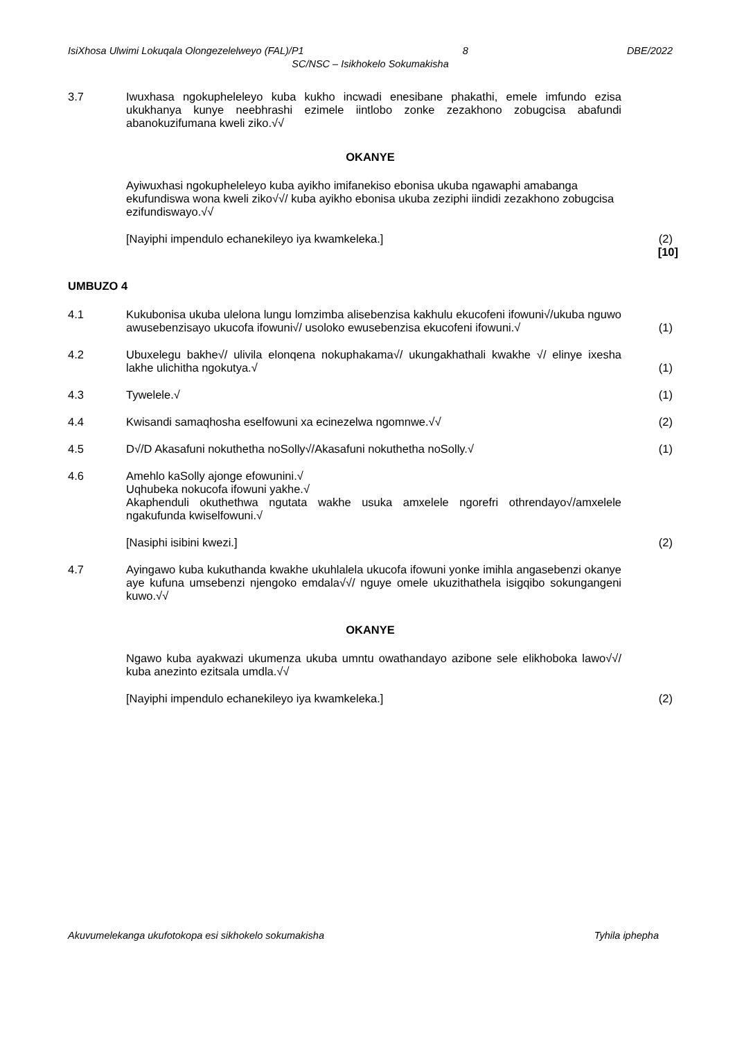IsiXhosa Ulwimi Lokuqala Olongezelelweyo (FAL)/P1 8 DBE/2022
SC/NSC – Isikhokelo Sokumakisha
3.7 Iwuxhasa ngokupheleleyo kuba kukho incwadi enesibane phakathi, emele imfundo ezisa ukukhanya kunye neebhrashi ezimele iintlobo zonke zezakhono zobugcisa abafundi abanokuzifumana kweli ziko.√√
OKANYE
Ayiwuxhasi ngokupheleleyo kuba ayikho imifanekiso ebonisa ukuba ngawaphi amabanga ekufundiswa wona kweli ziko√√/ kuba ayikho ebonisa ukuba zeziphi iindidi zezakhono zobugcisa ezifundiswayo.√√
[Nayiphi impendulo echanekileyo iya kwamkeleka.]
(2)
[10]
UMBUZO 4
4.1 Kukubonisa ukuba ulelona lungu lomzimba alisebenzisa kakhulu ekucofeni ifowuni√/ukuba nguwo awusebenzisayo ukucofa ifowuni√/ usoloko ewusebenzisa ekucofeni ifowuni.√
(1)
4.2 Ubuxelegu bakhe√/ ulivila elonqena nokuphakama√/ ukungakhathali kwakhe √/ elinye ixesha lakhe ulichitha ngokutya.√
(1)
4.3 Tywelele.√ (1)
4.4 Kwisandi samaqhosha eselfowuni xa ecinezelwa ngomnwe.√√
(2)
4.5 D√/D Akasafuni nokuthetha noSolly√/Akasafuni nokuthetha noSolly.√
(1)
4.6 Amehlo kaSolly ajonge efowunini.√
Uqhubeka nokucofa ifowuni yakhe.√
Akaphenduli okuthethwa ngutata wakhe usuka amxelele ngorefri othrendayo√/amxelele ngakufunda kwiselfowuni.√
[Nasiphi isibini kwezi.] (2)
4.7 Ayingawo kuba kukuthanda kwakhe ukuhlalela ukucofa ifowuni yonke imihla angasebenzi okanye aye kufuna umsebenzi njengoko emdala√√/ nguye omele ukuzithathela isigqibo sokungangeni kuwo.√√
OKANYE
Ngawo kuba ayakwazi ukumenza ukuba umntu owathandayo azibone sele elikhoboka lawo√√/ kuba anezinto ezitsala umdla.√√
[Nayiphi impendulo echanekileyo iya kwamkeleka.]
(2)
Akuvumelekanga ukufotokopa esi sikhokelo sokumakisha Tyhila iphepha